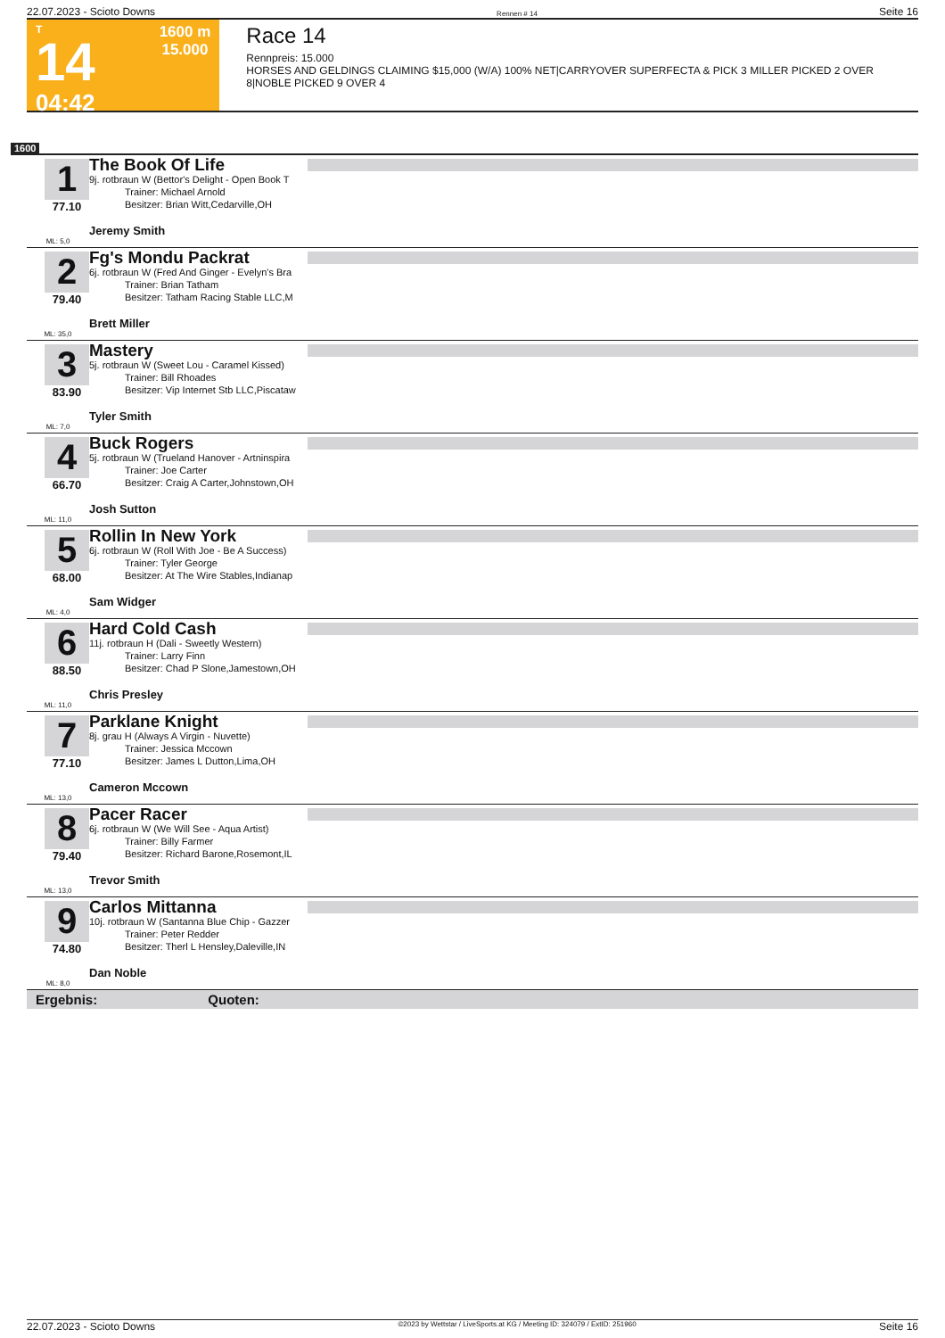22.07.2023 - Scioto Downs Rennen # 14 Seite 16
T
14
04:42
1600 m
15.000
Race 14
Rennpreis: 15.000
HORSES AND GELDINGS CLAIMING $15,000 (W/A) 100% NET|CARRYOVER SUPERFECTA & PICK 3 MILLER PICKED 2 OVER 8|NOBLE PICKED 9 OVER 4
1600
1
77.10
ML: 5,0
The Book Of Life
9j. rotbraun W (Bettor's Delight - Open Book T
Trainer: Michael Arnold
Besitzer: Brian Witt,Cedarville,OH
Jeremy Smith
2
79.40
ML: 35,0
Fg's Mondu Packrat
6j. rotbraun W (Fred And Ginger - Evelyn's Bra
Trainer: Brian Tatham
Besitzer: Tatham Racing Stable LLC,M
Brett Miller
3
83.90
ML: 7,0
Mastery
5j. rotbraun W (Sweet Lou - Caramel Kissed)
Trainer: Bill Rhoades
Besitzer: Vip Internet Stb LLC,Piscataw
Tyler Smith
4
66.70
ML: 11,0
Buck Rogers
5j. rotbraun W (Trueland Hanover - Artninspira
Trainer: Joe Carter
Besitzer: Craig A Carter,Johnstown,OH
Josh Sutton
5
68.00
ML: 4,0
Rollin In New York
6j. rotbraun W (Roll With Joe - Be A Success)
Trainer: Tyler George
Besitzer: At The Wire Stables,Indianap
Sam Widger
6
88.50
ML: 11,0
Hard Cold Cash
11j. rotbraun H (Dali - Sweetly Western)
Trainer: Larry Finn
Besitzer: Chad P Slone,Jamestown,OH
Chris Presley
7
77.10
ML: 13,0
Parklane Knight
8j. grau H (Always A Virgin - Nuvette)
Trainer: Jessica Mccown
Besitzer: James L Dutton,Lima,OH
Cameron Mccown
8
79.40
ML: 13,0
Pacer Racer
6j. rotbraun W (We Will See - Aqua Artist)
Trainer: Billy Farmer
Besitzer: Richard Barone,Rosemont,IL
Trevor Smith
9
74.80
ML: 8,0
Carlos Mittanna
10j. rotbraun W (Santanna Blue Chip - Gazzer
Trainer: Peter Redder
Besitzer: Therl L Hensley,Daleville,IN
Dan Noble
Ergebnis: Quoten:
22.07.2023 - Scioto Downs ©2023 by Wettstar / LiveSports.at KG / Meeting ID: 324079 / ExtID: 251960 Seite 16